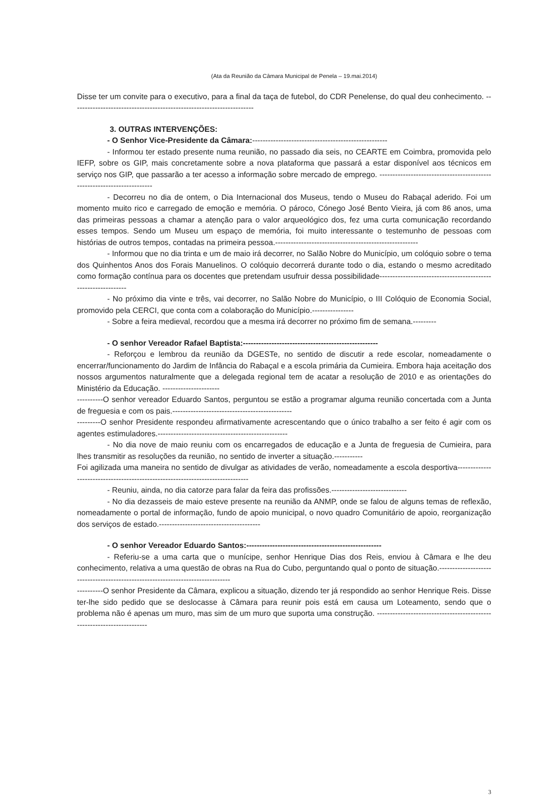(Ata da Reunião da Câmara Municipal de Penela – 19.mai.2014)
Disse ter um convite para o executivo, para a final da taça de futebol, do CDR Penelense, do qual deu conhecimento. ----------------------------------------------------------------------
3. OUTRAS INTERVENÇÕES:
- O Senhor Vice-Presidente da Câmara:----------------------------------------------------
- Informou ter estado presente numa reunião, no passado dia seis, no CEARTE em Coimbra, promovida pelo IEFP, sobre os GIP, mais concretamente sobre a nova plataforma que passará a estar disponível aos técnicos em serviço nos GIP, que passarão a ter acesso a informação sobre mercado de emprego. ------------------------------------------------------------------------
- Decorreu no dia de ontem, o Dia Internacional dos Museus, tendo o Museu do Rabaçal aderido. Foi um momento muito rico e carregado de emoção e memória. O pároco, Cónego José Bento Vieira, já com 86 anos, uma das primeiras pessoas a chamar a atenção para o valor arqueológico dos, fez uma curta comunicação recordando esses tempos. Sendo um Museu um espaço de memória, foi muito interessante o testemunho de pessoas com histórias de outros tempos, contadas na primeira pessoa.-------------------------------------------------------
- Informou que no dia trinta e um de maio irá decorrer, no Salão Nobre do Município, um colóquio sobre o tema dos Quinhentos Anos dos Forais Manuelinos. O colóquio decorrerá durante todo o dia, estando o mesmo acreditado como formação contínua para os docentes que pretendam usufruir dessa possibilidade--------------------------------------------------------------
- No próximo dia vinte e três, vai decorrer, no Salão Nobre do Município, o III Colóquio de Economia Social, promovido pela CERCI, que conta com a colaboração do Município.----------------
- Sobre a feira medieval, recordou que a mesma irá decorrer no próximo fim de semana.---------
- O senhor Vereador Rafael Baptista:----------------------------------------------------
- Reforçou e lembrou da reunião da DGESTe, no sentido de discutir a rede escolar, nomeadamente o encerrar/funcionamento do Jardim de Infância do Rabaçal e a escola primária da Cumieira. Embora haja aceitação dos nossos argumentos naturalmente que a delegada regional tem de acatar a resolução de 2010 e as orientações do Ministério da Educação. ----------------------
----------O senhor vereador Eduardo Santos, perguntou se estão a programar alguma reunião concertada com a Junta de freguesia e com os pais.----------------------------------------------
---------O senhor Presidente respondeu afirmativamente acrescentando que o único trabalho a ser feito é agir com os agentes estimuladores.--------------------------------------------------
- No dia nove de maio reuniu com os encarregados de educação e a Junta de freguesia de Cumieira, para lhes transmitir as resoluções da reunião, no sentido de inverter a situação.-----------
Foi agilizada uma maneira no sentido de divulgar as atividades de verão, nomeadamente a escola desportiva-------------------------------------------------------------------------------
- Reuniu, ainda, no dia catorze para falar da feira das profissões.-----------------------------
- No dia dezasseis de maio esteve presente na reunião da ANMP, onde se falou de alguns temas de reflexão, nomeadamente o portal de informação, fundo de apoio municipal, o novo quadro Comunitário de apoio, reorganização dos serviços de estado.---------------------------------------
- O senhor Vereador Eduardo Santos:----------------------------------------------------
- Referiu-se a uma carta que o munícipe, senhor Henrique Dias dos Reis, enviou à Câmara e lhe deu conhecimento, relativa a uma questão de obras na Rua do Cubo, perguntando qual o ponto de situação.-------------------------------------------------------------------------------
----------O senhor Presidente da Câmara, explicou a situação, dizendo ter já respondido ao senhor Henrique Reis. Disse ter-lhe sido pedido que se deslocasse à Câmara para reunir pois está em causa um Loteamento, sendo que o problema não é apenas um muro, mas sim de um muro que suporta uma construção. -----------------------------------------------------------------------
3